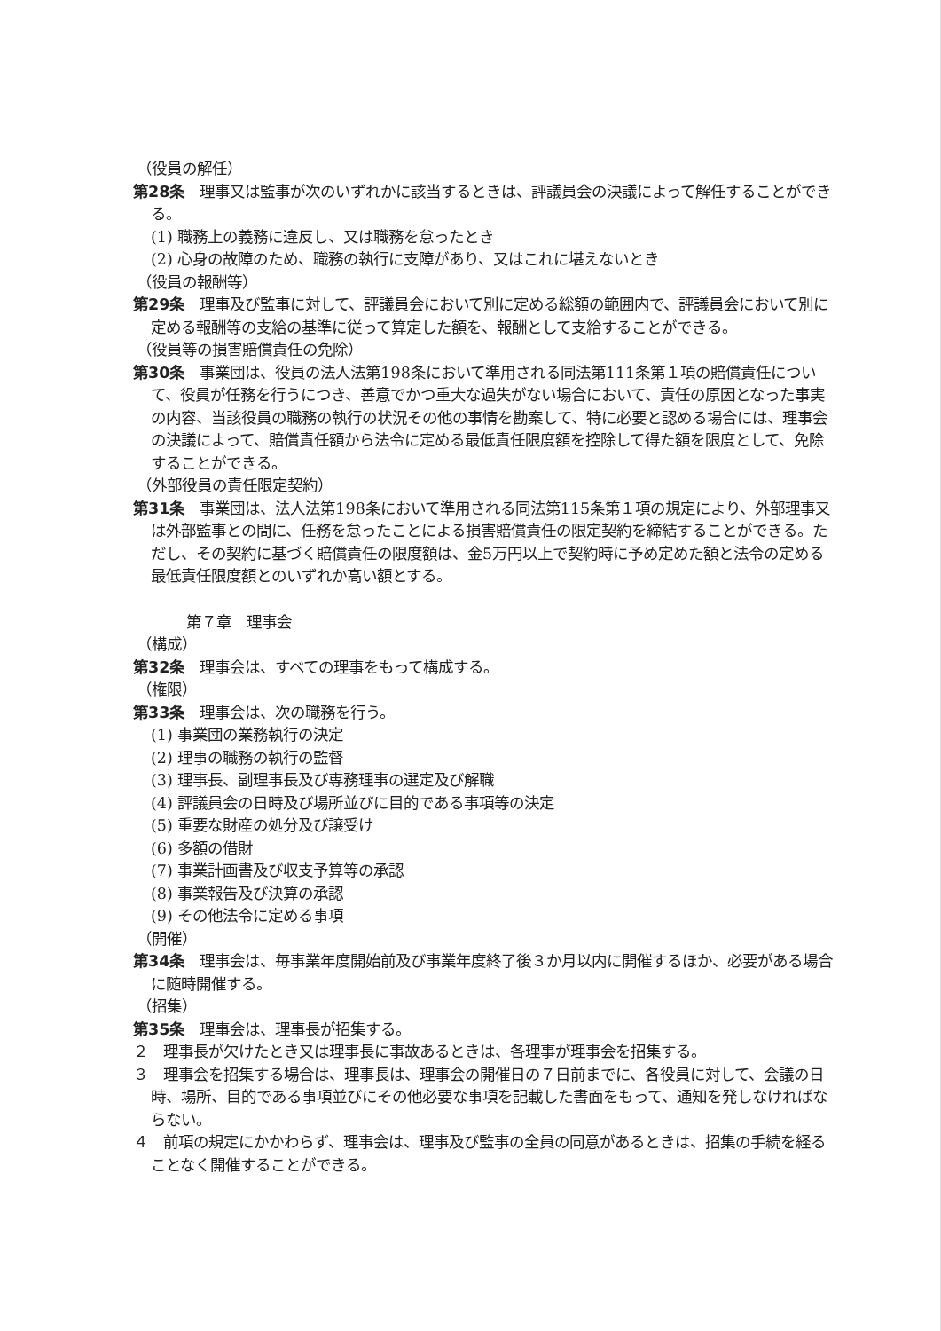（役員の解任）
第28条　理事又は監事が次のいずれかに該当するときは、評議員会の決議によって解任することができる。
(1) 職務上の義務に違反し、又は職務を怠ったとき
(2) 心身の故障のため、職務の執行に支障があり、又はこれに堪えないとき
（役員の報酬等）
第29条　理事及び監事に対して、評議員会において別に定める総額の範囲内で、評議員会において別に定める報酬等の支給の基準に従って算定した額を、報酬として支給することができる。
（役員等の損害賠償責任の免除）
第30条　事業団は、役員の法人法第198条において準用される同法第111条第１項の賠償責任について、役員が任務を行うにつき、善意でかつ重大な過失がない場合において、責任の原因となった事実の内容、当該役員の職務の執行の状況その他の事情を勘案して、特に必要と認める場合には、理事会の決議によって、賠償責任額から法令に定める最低責任限度額を控除して得た額を限度として、免除することができる。
（外部役員の責任限定契約）
第31条　事業団は、法人法第198条において準用される同法第115条第１項の規定により、外部理事又は外部監事との間に、任務を怠ったことによる損害賠償責任の限定契約を締結することができる。ただし、その契約に基づく賠償責任の限度額は、金5万円以上で契約時に予め定めた額と法令の定める最低責任限度額とのいずれか高い額とする。
第７章　理事会
（構成）
第32条　理事会は、すべての理事をもって構成する。
（権限）
第33条　理事会は、次の職務を行う。
(1) 事業団の業務執行の決定
(2) 理事の職務の執行の監督
(3) 理事長、副理事長及び専務理事の選定及び解職
(4) 評議員会の日時及び場所並びに目的である事項等の決定
(5) 重要な財産の処分及び譲受け
(6) 多額の借財
(7) 事業計画書及び収支予算等の承認
(8) 事業報告及び決算の承認
(9) その他法令に定める事項
（開催）
第34条　理事会は、毎事業年度開始前及び事業年度終了後３か月以内に開催するほか、必要がある場合に随時開催する。
（招集）
第35条　理事会は、理事長が招集する。
２　理事長が欠けたとき又は理事長に事故あるときは、各理事が理事会を招集する。
３　理事会を招集する場合は、理事長は、理事会の開催日の７日前までに、各役員に対して、会議の日時、場所、目的である事項並びにその他必要な事項を記載した書面をもって、通知を発しなければならない。
４　前項の規定にかかわらず、理事会は、理事及び監事の全員の同意があるときは、招集の手続を経ることなく開催することができる。